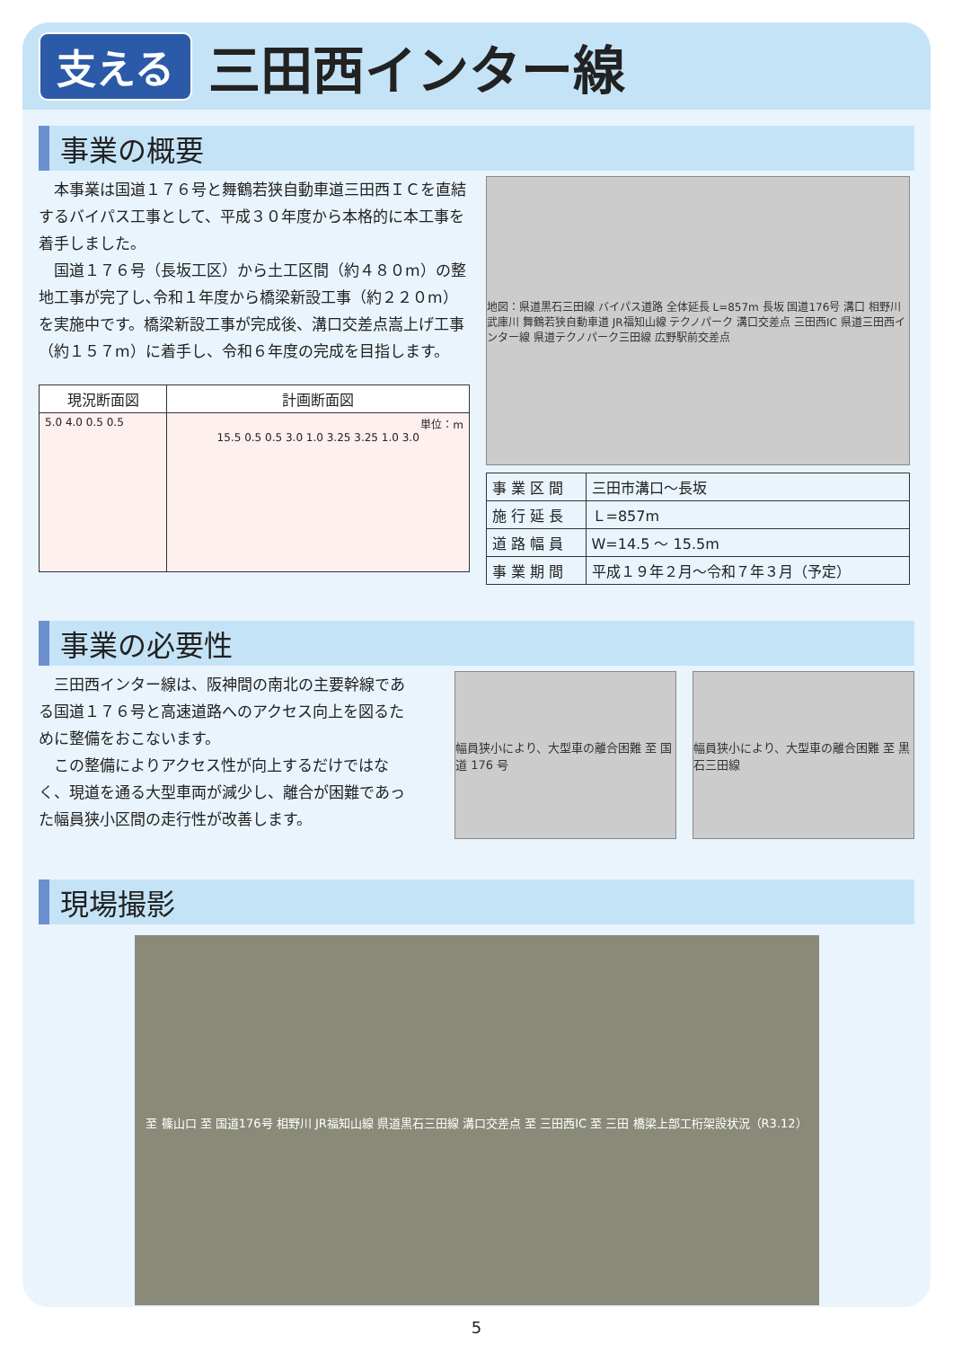支える 三田西インター線
事業の概要
本事業は国道１７６号と舞鶴若狭自動車道三田西ＩＣを直結するバイパス工事として、平成３０年度から本格的に本工事を着手しました。
国道１７６号（長坂工区）から土工区間（約４８０m）の整地工事が完了し､令和１年度から橋梁新設工事（約２２０m）を実施中です。橋梁新設工事が完成後、溝口交差点嵩上げ工事（約１５７m）に着手し、令和６年度の完成を目指します。
| 現況断面図 | 計画断面図 |
| --- | --- |
| 5.0 4.0 0.5 0.5 | 単位：m 15.5 0.5 0.5 3.0 1.0 3.25 3.25 1.0 3.0 |
地図：県道黒石三田線 バイパス道路 全体延長 L=857m 長坂 国道176号 溝口 相野川 武庫川 舞鶴若狭自動車道 JR福知山線 テクノパーク 溝口交差点 三田西IC 県道三田西インター線 県道テクノパーク三田線 広野駅前交差点
| 事 業 区 間 | 三田市溝口～長坂 |
| 施 行 延 長 | Ｌ=857m |
| 道 路 幅 員 | W=14.5 ～ 15.5m |
| 事 業 期 間 | 平成１９年２月～令和７年３月（予定） |
事業の必要性
三田西インター線は、阪神間の南北の主要幹線である国道１７６号と高速道路へのアクセス向上を図るために整備をおこないます。
この整備によりアクセス性が向上するだけではなく、現道を通る大型車両が減少し、離合が困難であった幅員狭小区間の走行性が改善します。
幅員狭小により、大型車の離合困難 至 国道 176 号
幅員狭小により、大型車の離合困難 至 黒石三田線
現場撮影
至 篠山口 至 国道176号 相野川 JR福知山線 県道黒石三田線 溝口交差点 至 三田西IC 至 三田 橋梁上部工桁架設状況（R3.12）
5